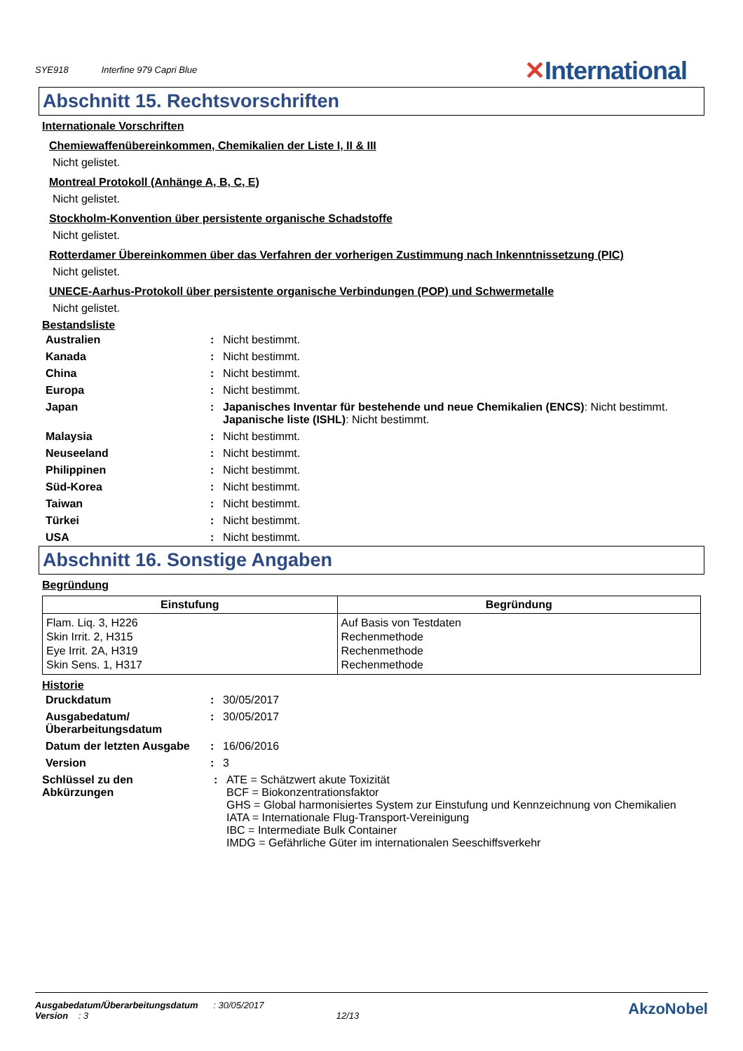SYE918 Interfine 979 Capri Blue
✕International
Abschnitt 15. Rechtsvorschriften
Internationale Vorschriften
Chemiewaffenübereinkommen, Chemikalien der Liste I, II & III
Nicht gelistet.
Montreal Protokoll (Anhänge A, B, C, E)
Nicht gelistet.
Stockholm-Konvention über persistente organische Schadstoffe
Nicht gelistet.
Rotterdamer Übereinkommen über das Verfahren der vorherigen Zustimmung nach Inkenntnissetzung (PIC)
Nicht gelistet.
UNECE-Aarhus-Protokoll über persistente organische Verbindungen (POP) und Schwermetalle
Nicht gelistet.
Bestandsliste
| Australien | : | Nicht bestimmt. |
| Kanada | : | Nicht bestimmt. |
| China | : | Nicht bestimmt. |
| Europa | : | Nicht bestimmt. |
| Japan | : | Japanisches Inventar für bestehende und neue Chemikalien (ENCS) : Nicht bestimmt. Japanische liste (ISHL) : Nicht bestimmt. |
| Malaysia | : | Nicht bestimmt. |
| Neuseeland | : | Nicht bestimmt. |
| Philippinen | : | Nicht bestimmt. |
| Süd-Korea | : | Nicht bestimmt. |
| Taiwan | : | Nicht bestimmt. |
| Türkei | : | Nicht bestimmt. |
| USA | : | Nicht bestimmt. |
Abschnitt 16. Sonstige Angaben
Begründung
| Einstufung | Begründung |
| --- | --- |
| Flam. Liq. 3, H226 Skin Irrit. 2, H315 Eye Irrit. 2A, H319 Skin Sens. 1, H317 | Auf Basis von Testdaten Rechenmethode Rechenmethode Rechenmethode |
Historie
| Druckdatum | : | 30/05/2017 |
| Ausgabedatum/ Überarbeitungsdatum | : | 30/05/2017 |
| Datum der letzten Ausgabe | : | 16/06/2016 |
| Version | : | 3 |
| Schlüssel zu den Abkürzungen | : | ATE = Schätzwert akute Toxizität BCF = Biokonzentrationsfaktor GHS = Global harmonisiertes System zur Einstufung und Kennzeichnung von Chemikalien IATA = Internationale Flug-Transport-Vereinigung IBC = Intermediate Bulk Container IMDG = Gefährliche Güter im internationalen Seeschiffsverkehr |
Ausgabedatum/Überarbeitungsdatum : 30/05/2017 AkzoNobel
Version : 3 12/13